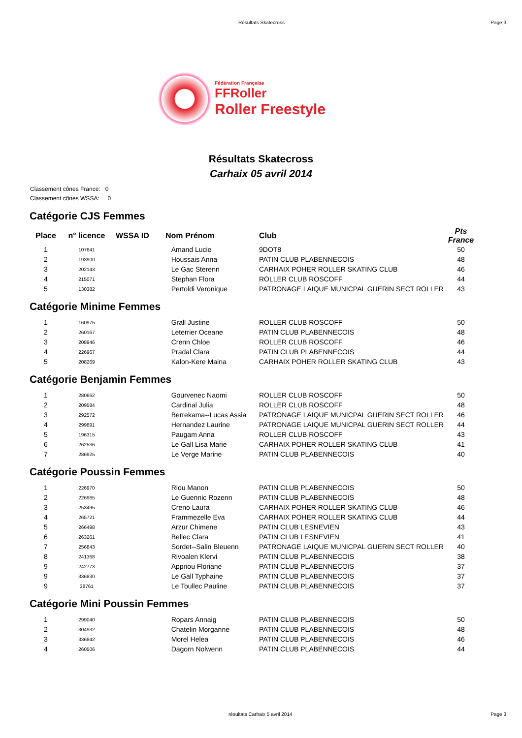Résultats Skatecross Page 3
Fédération Française
FFRoller
Roller Freestyle
Résultats Skatecross
Carhaix 05 avril 2014
Classement cônes France: 0
Classement cônes WSSA: 0
Catégorie CJS Femmes
| Place | n° licence | WSSA ID | Nom Prénom | Club | Pts France |
| --- | --- | --- | --- | --- | --- |
| 1 | 107641 | | Amand Lucie | 9DOT8 | 50 |
| 2 | 193900 | | Houssais Anna | PATIN CLUB PLABENNECOIS | 48 |
| 3 | 202143 | | Le Gac Sterenn | CARHAIX POHER ROLLER SKATING CLUB | 46 |
| 4 | 215071 | | Stephan Flora | ROLLER CLUB ROSCOFF | 44 |
| 5 | 130382 | | Pertoldi Veronique | PATRONAGE LAIQUE MUNICPAL GUERIN SECT ROLLER | 43 |
Catégorie Minime Femmes
| 1 | 160975 | | Grall Justine | ROLLER CLUB ROSCOFF | 50 |
| 2 | 260167 | | Leterrier Oceane | PATIN CLUB PLABENNECOIS | 48 |
| 3 | 208946 | | Crenn Chloe | ROLLER CLUB ROSCOFF | 46 |
| 4 | 226967 | | Pradal Clara | PATIN CLUB PLABENNECOIS | 44 |
| 5 | 208269 | | Kalon-Kere Maina | CARHAIX POHER ROLLER SKATING CLUB | 43 |
Catégorie Benjamin Femmes
| 1 | 280662 | | Gourvenec Naomi | ROLLER CLUB ROSCOFF | 50 |
| 2 | 209584 | | Cardinal Julia | ROLLER CLUB ROSCOFF | 48 |
| 3 | 292572 | | Berrekama--Lucas Assia | PATRONAGE LAIQUE MUNICPAL GUERIN SECT ROLLER | 46 |
| 4 | 299891 | | Hernandez Laurine | PATRONAGE LAIQUE MUNICPAL GUERIN SECT ROLLER | 44 |
| 5 | 196315 | | Paugam Anna | ROLLER CLUB ROSCOFF | 43 |
| 6 | 262536 | | Le Gall Lisa Marie | CARHAIX POHER ROLLER SKATING CLUB | 41 |
| 7 | 286925 | | Le Verge Marine | PATIN CLUB PLABENNECOIS | 40 |
Catégorie Poussin Femmes
| 1 | 226970 | | Riou Manon | PATIN CLUB PLABENNECOIS | 50 |
| 2 | 226965 | | Le Guennic Rozenn | PATIN CLUB PLABENNECOIS | 48 |
| 3 | 253495 | | Creno Laura | CARHAIX POHER ROLLER SKATING CLUB | 46 |
| 4 | 265721 | | Frammezelle Eva | CARHAIX POHER ROLLER SKATING CLUB | 44 |
| 5 | 266498 | | Arzur Chimene | PATIN CLUB LESNEVIEN | 43 |
| 6 | 263261 | | Bellec Clara | PATIN CLUB LESNEVIEN | 41 |
| 7 | 256843 | | Sordet--Salin Bleuenn | PATRONAGE LAIQUE MUNICPAL GUERIN SECT ROLLER | 40 |
| 8 | 241368 | | Rivoalen Klervi | PATIN CLUB PLABENNECOIS | 38 |
| 9 | 242773 | | Appriou Floriane | PATIN CLUB PLABENNECOIS | 37 |
| 9 | 336830 | | Le Gall Typhaine | PATIN CLUB PLABENNECOIS | 37 |
| 9 | 38761 | | Le Toullec Pauline | PATIN CLUB PLABENNECOIS | 37 |
Catégorie Mini Poussin Femmes
| 1 | 299040 | | Ropars Annaig | PATIN CLUB PLABENNECOIS | 50 |
| 2 | 304932 | | Chatelin Morganne | PATIN CLUB PLABENNECOIS | 48 |
| 3 | 336842 | | Morel Helea | PATIN CLUB PLABENNECOIS | 46 |
| 4 | 260506 | | Dagorn Nolwenn | PATIN CLUB PLABENNECOIS | 44 |
résultats Carhaix 5 avril 2014 Page 3